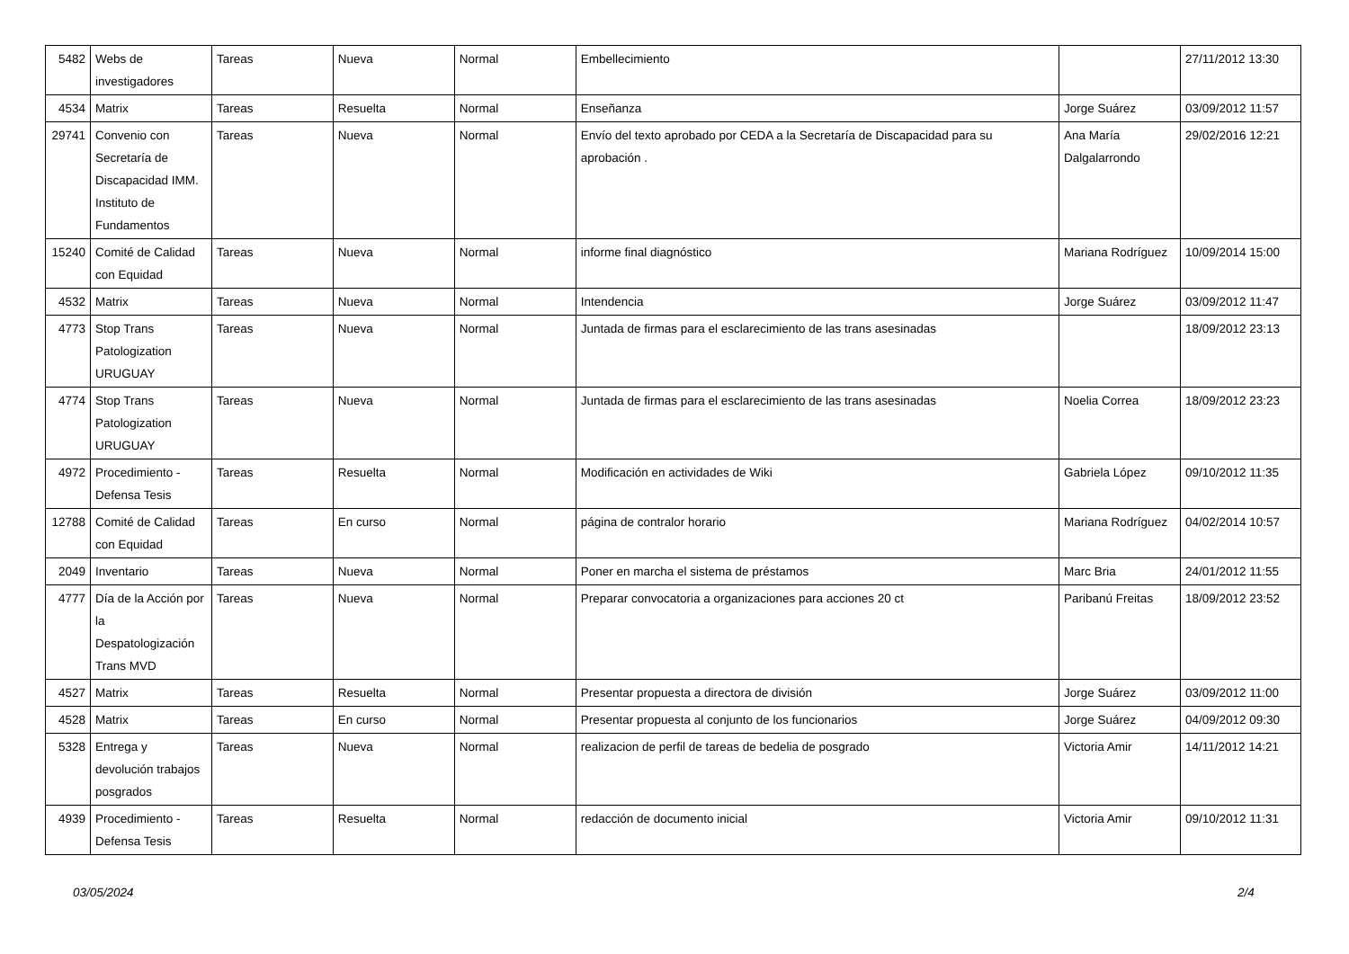| 5482 | Webs de investigadores | Tareas | Nueva | Normal | Embellecimiento | | 27/11/2012 13:30 |
| 4534 | Matrix | Tareas | Resuelta | Normal | Enseñanza | Jorge Suárez | 03/09/2012 11:57 |
| 29741 | Convenio con Secretaría de Discapacidad IMM. Instituto de Fundamentos | Tareas | Nueva | Normal | Envío del texto aprobado por CEDA a la Secretaría de Discapacidad para su aprobación . | Ana María Dalgalarrondo | 29/02/2016 12:21 |
| 15240 | Comité de Calidad con Equidad | Tareas | Nueva | Normal | informe final diagnóstico | Mariana Rodríguez | 10/09/2014 15:00 |
| 4532 | Matrix | Tareas | Nueva | Normal | Intendencia | Jorge Suárez | 03/09/2012 11:47 |
| 4773 | Stop Trans Patologization URUGUAY | Tareas | Nueva | Normal | Juntada de firmas para el esclarecimiento de las trans asesinadas | | 18/09/2012 23:13 |
| 4774 | Stop Trans Patologization URUGUAY | Tareas | Nueva | Normal | Juntada de firmas para el esclarecimiento de las trans asesinadas | Noelia Correa | 18/09/2012 23:23 |
| 4972 | Procedimiento - Defensa Tesis | Tareas | Resuelta | Normal | Modificación en actividades de Wiki | Gabriela López | 09/10/2012 11:35 |
| 12788 | Comité de Calidad con Equidad | Tareas | En curso | Normal | página de contralor horario | Mariana Rodríguez | 04/02/2014 10:57 |
| 2049 | Inventario | Tareas | Nueva | Normal | Poner en marcha el sistema de préstamos | Marc Bria | 24/01/2012 11:55 |
| 4777 | Día de la Acción por la Despatologización Trans MVD | Tareas | Nueva | Normal | Preparar convocatoria a organizaciones para acciones 20 ct | Paribanú Freitas | 18/09/2012 23:52 |
| 4527 | Matrix | Tareas | Resuelta | Normal | Presentar propuesta a directora de división | Jorge Suárez | 03/09/2012 11:00 |
| 4528 | Matrix | Tareas | En curso | Normal | Presentar propuesta al conjunto de los funcionarios | Jorge Suárez | 04/09/2012 09:30 |
| 5328 | Entrega y devolución trabajos posgrados | Tareas | Nueva | Normal | realizacion de perfil de tareas de bedelia de posgrado | Victoria Amir | 14/11/2012 14:21 |
| 4939 | Procedimiento - Defensa Tesis | Tareas | Resuelta | Normal | redacción de documento inicial | Victoria Amir | 09/10/2012 11:31 |
03/05/2024 2/4